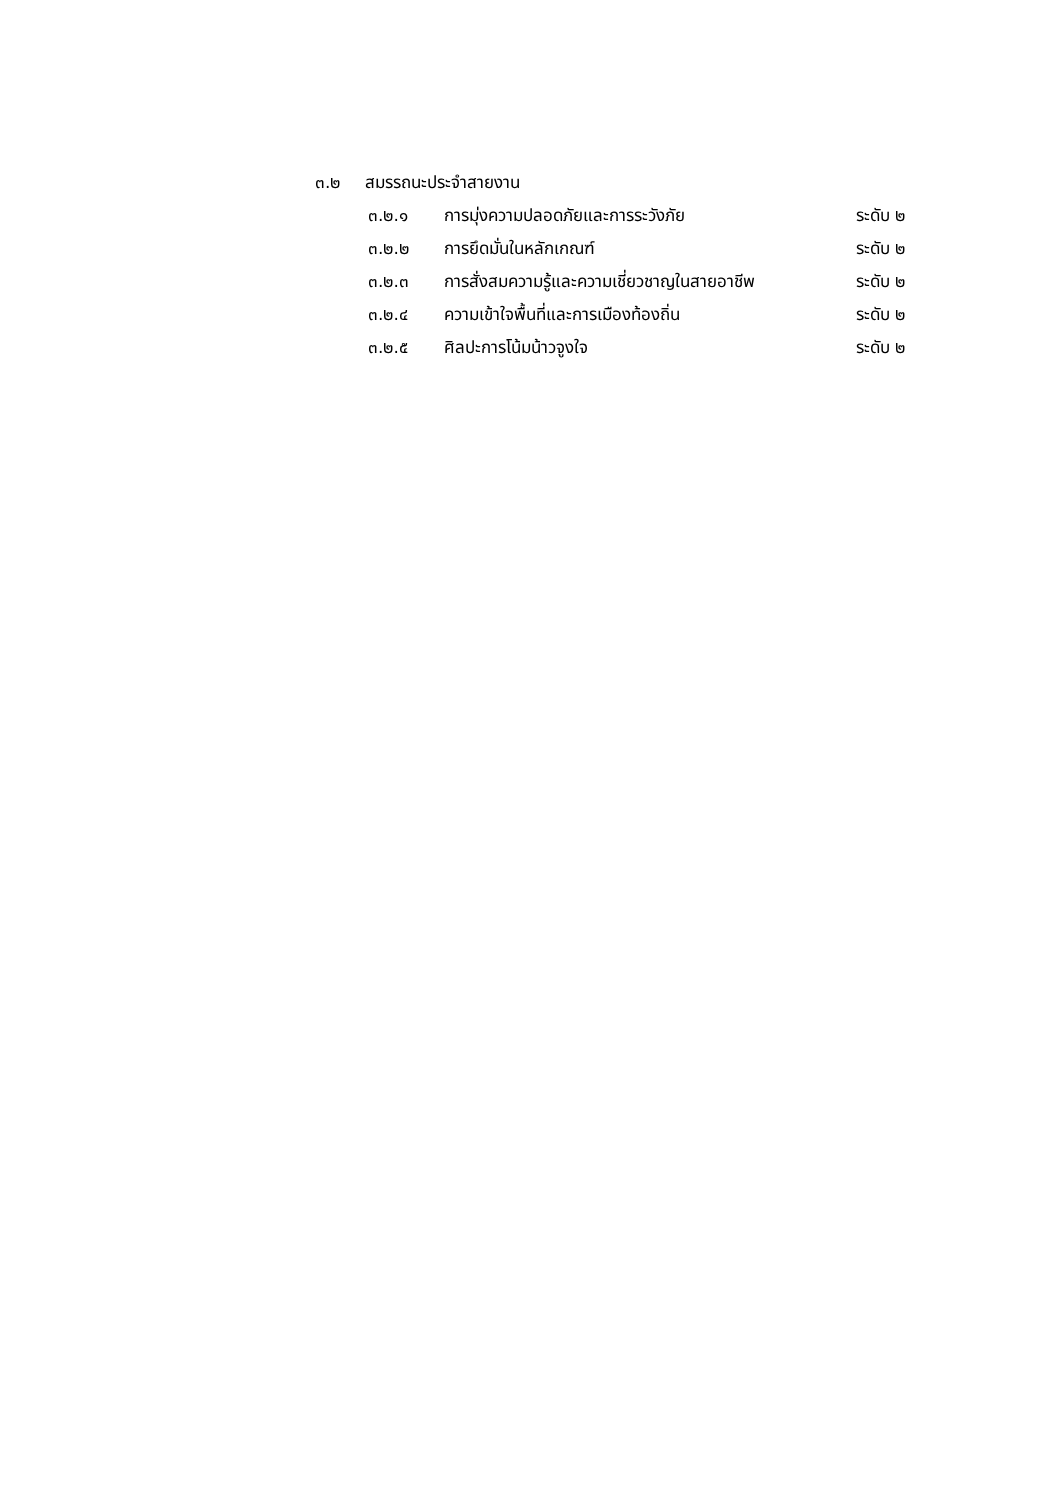๓.๒ สมรรถนะประจำสายงาน
๓.๒.๑ การมุ่งความปลอดภัยและการระวังภัย ระดับ ๒
๓.๒.๒ การยึดมั่นในหลักเกณฑ์ ระดับ ๒
๓.๒.๓ การสั่งสมความรู้และความเชี่ยวชาญในสายอาชีพ
ระดับ ๒
๓.๒.๔ ความเข้าใจพื้นที่และการเมืองท้องถิ่น ระดับ ๒
๓.๒.๕ ศิลปะการโน้มน้าวจูงใจ ระดับ ๒